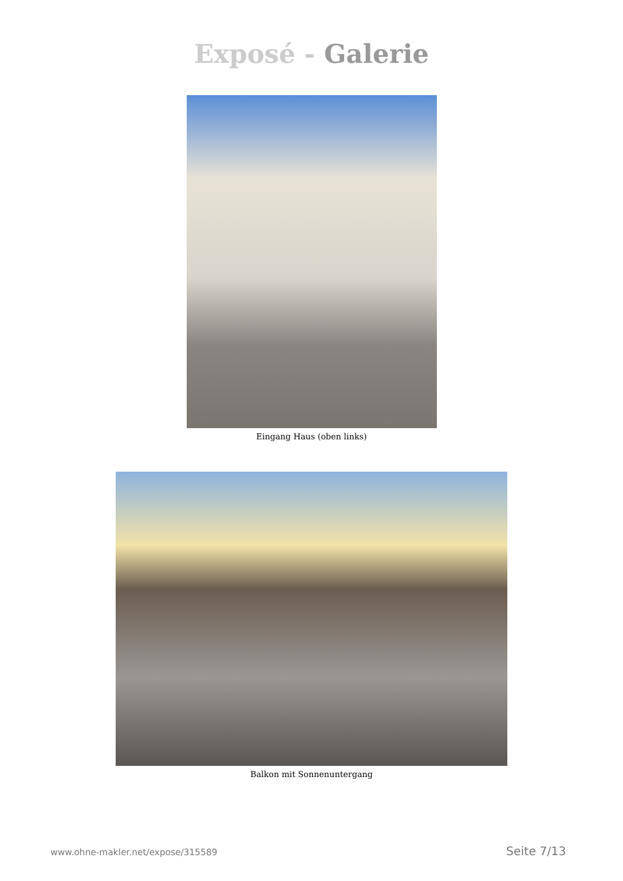Exposé - Galerie
Eingang Haus (oben links)
Balkon mit Sonnenuntergang
www.ohne-makler.net/expose/315589 Seite 7/13